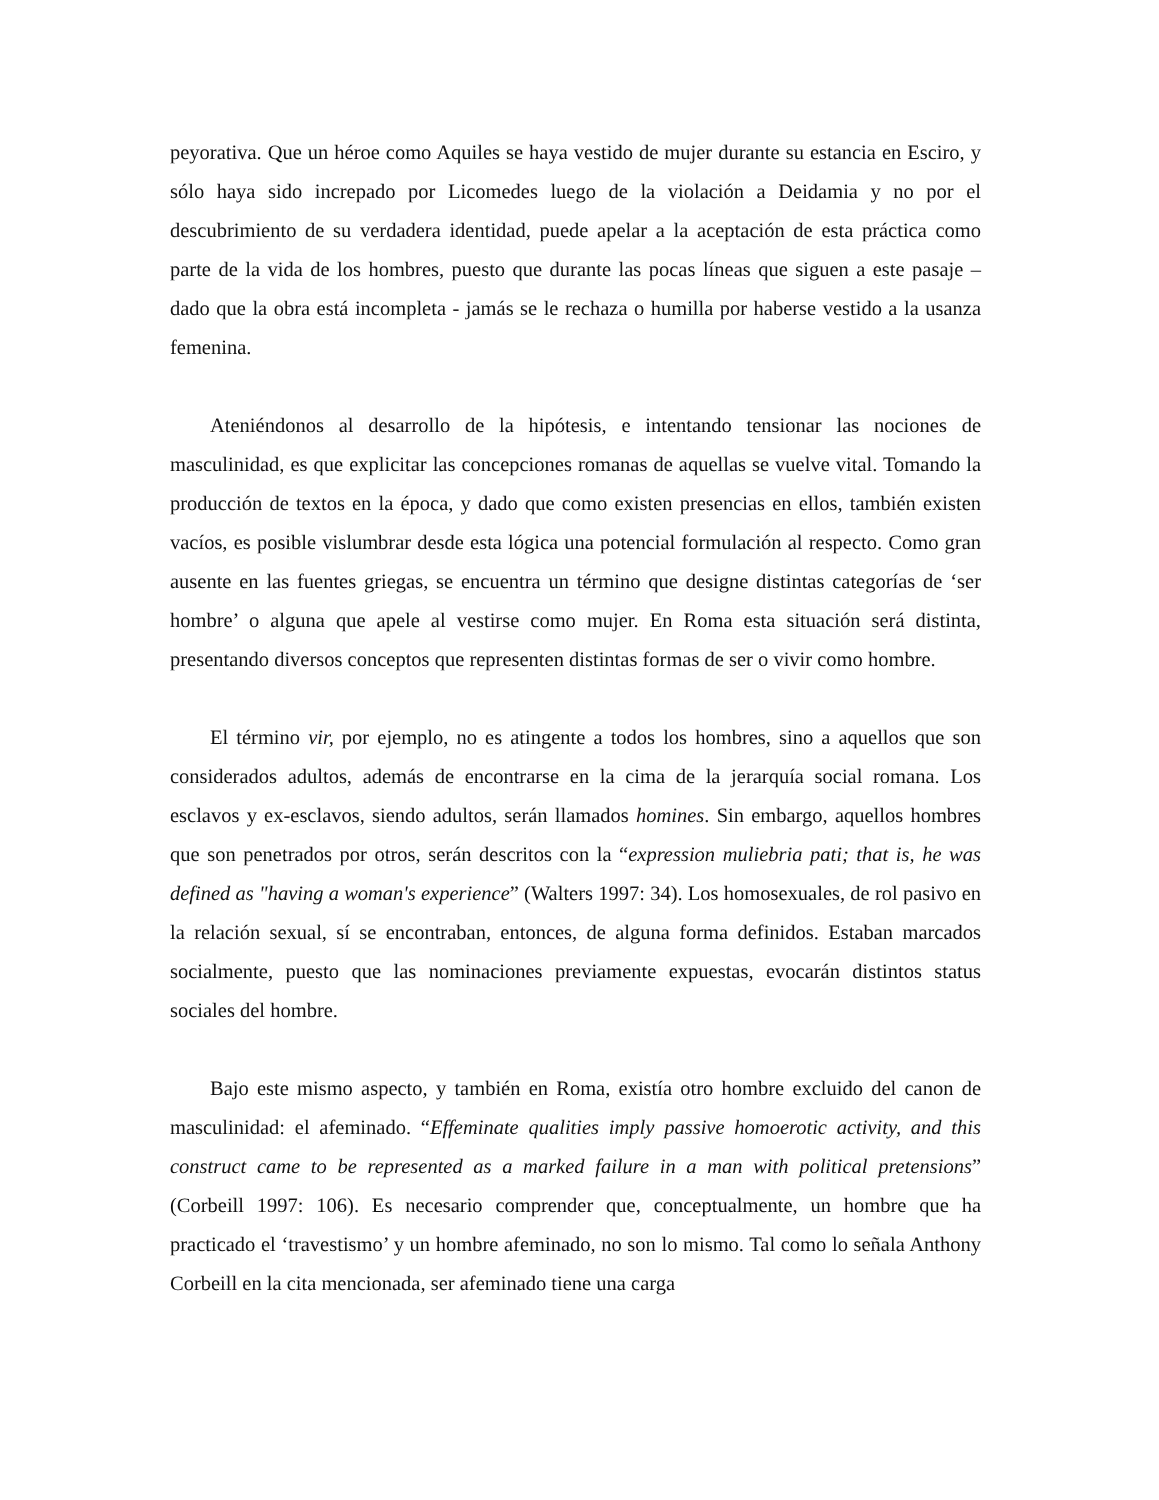peyorativa. Que un héroe como Aquiles se haya vestido de mujer durante su estancia en Esciro, y sólo haya sido increpado por Licomedes luego de la violación a Deidamia y no por el descubrimiento de su verdadera identidad, puede apelar a la aceptación de esta práctica como parte de la vida de los hombres, puesto que durante las pocas líneas que siguen a este pasaje – dado que la obra está incompleta - jamás se le rechaza o humilla por haberse vestido a la usanza femenina.
Ateniéndonos al desarrollo de la hipótesis, e intentando tensionar las nociones de masculinidad, es que explicitar las concepciones romanas de aquellas se vuelve vital. Tomando la producción de textos en la época, y dado que como existen presencias en ellos, también existen vacíos, es posible vislumbrar desde esta lógica una potencial formulación al respecto. Como gran ausente en las fuentes griegas, se encuentra un término que designe distintas categorías de ‘ser hombre’ o alguna que apele al vestirse como mujer. En Roma esta situación será distinta, presentando diversos conceptos que representen distintas formas de ser o vivir como hombre.
El término vir, por ejemplo, no es atingente a todos los hombres, sino a aquellos que son considerados adultos, además de encontrarse en la cima de la jerarquía social romana. Los esclavos y ex-esclavos, siendo adultos, serán llamados homines. Sin embargo, aquellos hombres que son penetrados por otros, serán descritos con la “expression muliebria pati; that is, he was defined as "having a woman's experience” (Walters 1997: 34). Los homosexuales, de rol pasivo en la relación sexual, sí se encontraban, entonces, de alguna forma definidos. Estaban marcados socialmente, puesto que las nominaciones previamente expuestas, evocarán distintos status sociales del hombre.
Bajo este mismo aspecto, y también en Roma, existía otro hombre excluido del canon de masculinidad: el afeminado. “Effeminate qualities imply passive homoerotic activity, and this construct came to be represented as a marked failure in a man with political pretensions” (Corbeill 1997: 106). Es necesario comprender que, conceptualmente, un hombre que ha practicado el ‘travestismo’ y un hombre afeminado, no son lo mismo. Tal como lo señala Anthony Corbeill en la cita mencionada, ser afeminado tiene una carga